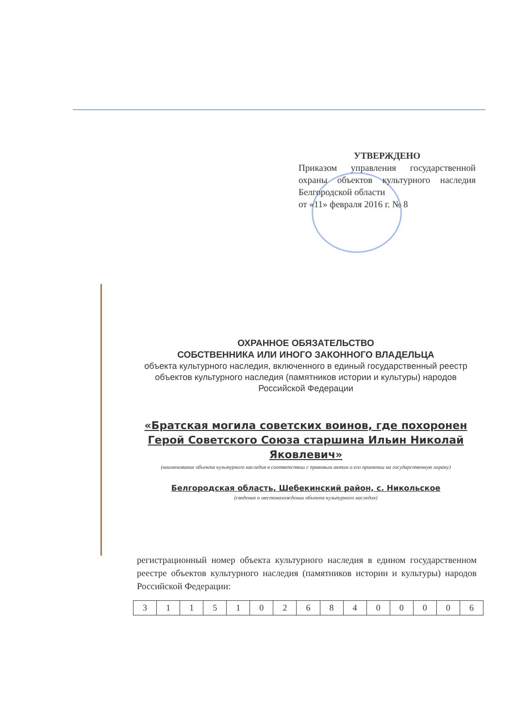УТВЕРЖДЕНО
Приказом управления государственной охраны объектов культурного наследия Белгородской области
от «11» февраля 2016 г. № 8
ОХРАННОЕ ОБЯЗАТЕЛЬСТВО
СОБСТВЕННИКА ИЛИ ИНОГО ЗАКОННОГО ВЛАДЕЛЬЦА
объекта культурного наследия, включенного в единый государственный реестр объектов культурного наследия (памятников истории и культуры) народов Российской Федерации
«Братская могила советских воинов, где похоронен Герой Советского Союза старшина Ильин Николай Яковлевич»
(наименование объекта культурного наследия в соответствии с правовым актом о его принятии на государственную охрану)
Белгородская область, Шебекинский район, с. Никольское
(сведения о местонахождении объекта культурного наследия)
регистрационный номер объекта культурного наследия в едином государственном реестре объектов культурного наследия (памятников истории и культуры) народов Российской Федерации:
| 3 | 1 | 1 | 5 | 1 | 0 | 2 | 6 | 8 | 4 | 0 | 0 | 0 | 0 | 6 |